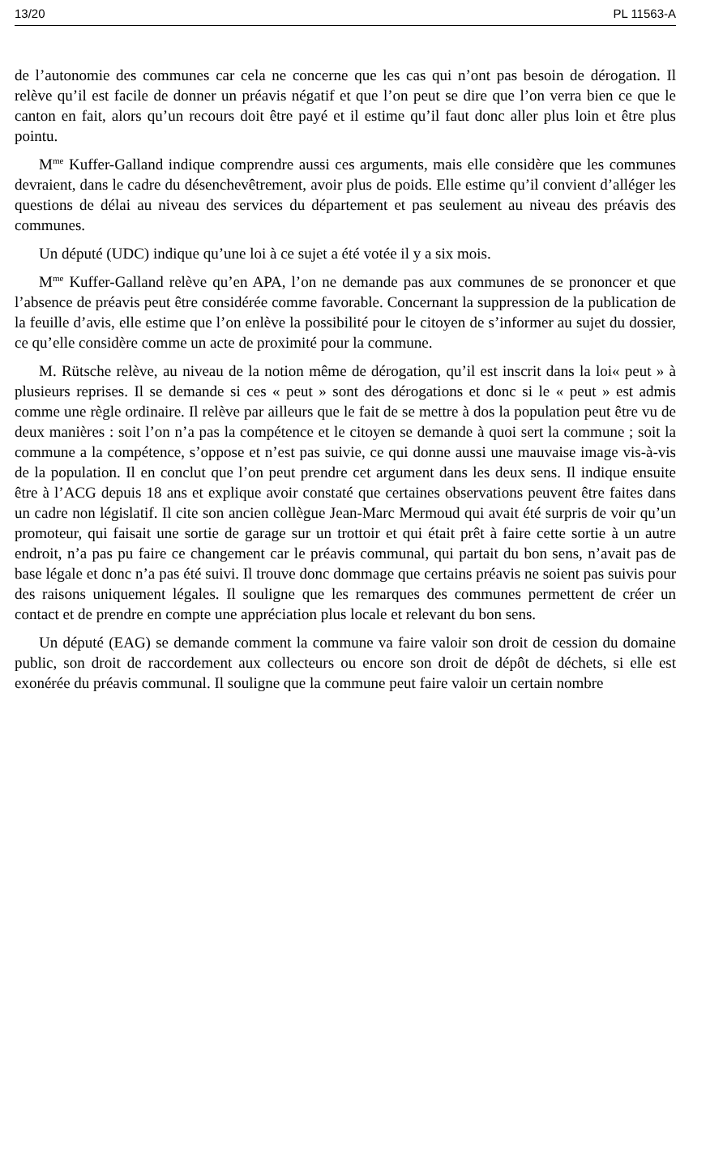13/20 PL 11563-A
de l’autonomie des communes car cela ne concerne que les cas qui n’ont pas besoin de dérogation. Il relève qu’il est facile de donner un préavis négatif et que l’on peut se dire que l’on verra bien ce que le canton en fait, alors qu’un recours doit être payé et il estime qu’il faut donc aller plus loin et être plus pointu.
M<sup>me</sup> Kuffer-Galland indique comprendre aussi ces arguments, mais elle considère que les communes devraient, dans le cadre du désenchevêtrement, avoir plus de poids. Elle estime qu’il convient d’alléger les questions de délai au niveau des services du département et pas seulement au niveau des préavis des communes.
Un député (UDC) indique qu’une loi à ce sujet a été votée il y a six mois.
M<sup>me</sup> Kuffer-Galland relève qu’en APA, l’on ne demande pas aux communes de se prononcer et que l’absence de préavis peut être considérée comme favorable. Concernant la suppression de la publication de la feuille d’avis, elle estime que l’on enlève la possibilité pour le citoyen de s’informer au sujet du dossier, ce qu’elle considère comme un acte de proximité pour la commune.
M. Rütsche relève, au niveau de la notion même de dérogation, qu’il est inscrit dans la loi« peut » à plusieurs reprises. Il se demande si ces « peut » sont des dérogations et donc si le « peut » est admis comme une règle ordinaire. Il relève par ailleurs que le fait de se mettre à dos la population peut être vu de deux manières : soit l’on n’a pas la compétence et le citoyen se demande à quoi sert la commune ; soit la commune a la compétence, s’oppose et n’est pas suivie, ce qui donne aussi une mauvaise image vis-à-vis de la population. Il en conclut que l’on peut prendre cet argument dans les deux sens. Il indique ensuite être à l’ACG depuis 18 ans et explique avoir constaté que certaines observations peuvent être faites dans un cadre non législatif. Il cite son ancien collègue Jean-Marc Mermoud qui avait été surpris de voir qu’un promoteur, qui faisait une sortie de garage sur un trottoir et qui était prêt à faire cette sortie à un autre endroit, n’a pas pu faire ce changement car le préavis communal, qui partait du bon sens, n’avait pas de base légale et donc n’a pas été suivi. Il trouve donc dommage que certains préavis ne soient pas suivis pour des raisons uniquement légales. Il souligne que les remarques des communes permettent de créer un contact et de prendre en compte une appréciation plus locale et relevant du bon sens.
Un député (EAG) se demande comment la commune va faire valoir son droit de cession du domaine public, son droit de raccordement aux collecteurs ou encore son droit de dépôt de déchets, si elle est exonérée du préavis communal. Il souligne que la commune peut faire valoir un certain nombre